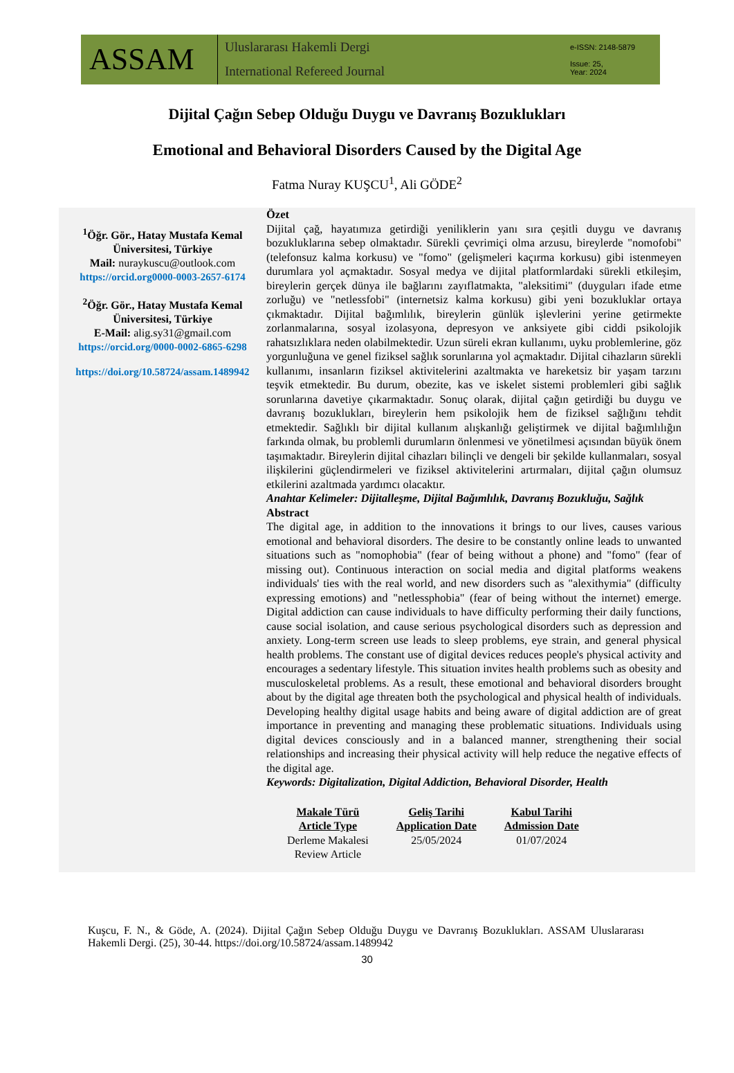ASSAM
Uluslararası Hakemli Dergi
International Refereed Journal
e-ISSN: 2148-5879
Issue: 25,
Year: 2024
Dijital Çağın Sebep Olduğu Duygu ve Davranış Bozuklukları
Emotional and Behavioral Disorders Caused by the Digital Age
Fatma Nuray KUŞCU<sup>1</sup>, Ali GÖDE<sup>2</sup>
<sup>1</sup> Öğr. Gör., Hatay Mustafa Kemal Üniversitesi, Türkiye
Mail: nuraykuscu@outlook.com
https://orcid.org0000-0003-2657-6174
<sup>2</sup> Öğr. Gör., Hatay Mustafa Kemal Üniversitesi, Türkiye
E-Mail: alig.sy31@gmail.com
https://orcid.org/0000-0002-6865-6298
https://doi.org/10.58724/assam.1489942
Özet
Dijital çağ, hayatımıza getirdiği yeniliklerin yanı sıra çeşitli duygu ve davranış bozukluklarına sebep olmaktadır. Sürekli çevrimiçi olma arzusu, bireylerde "nomofobi" (telefonsuz kalma korkusu) ve "fomo" (gelişmeleri kaçırma korkusu) gibi istenmeyen durumlara yol açmaktadır. Sosyal medya ve dijital platformlardaki sürekli etkileşim, bireylerin gerçek dünya ile bağlarını zayıflatmakta, "aleksitimi" (duyguları ifade etme zorluğu) ve "netlessfobi" (internetsiz kalma korkusu) gibi yeni bozukluklar ortaya çıkmaktadır. Dijital bağımlılık, bireylerin günlük işlevlerini yerine getirmekte zorlanmalarına, sosyal izolasyona, depresyon ve anksiyete gibi ciddi psikolojik rahatsızlıklara neden olabilmektedir. Uzun süreli ekran kullanımı, uyku problemlerine, göz yorgunluğuna ve genel fiziksel sağlık sorunlarına yol açmaktadır. Dijital cihazların sürekli kullanımı, insanların fiziksel aktivitelerini azaltmakta ve hareketsiz bir yaşam tarzını teşvik etmektedir. Bu durum, obezite, kas ve iskelet sistemi problemleri gibi sağlık sorunlarına davetiye çıkarmaktadır. Sonuç olarak, dijital çağın getirdiği bu duygu ve davranış bozuklukları, bireylerin hem psikolojik hem de fiziksel sağlığını tehdit etmektedir. Sağlıklı bir dijital kullanım alışkanlığı geliştirmek ve dijital bağımlılığın farkında olmak, bu problemli durumların önlenmesi ve yönetilmesi açısından büyük önem taşımaktadır. Bireylerin dijital cihazları bilinçli ve dengeli bir şekilde kullanmaları, sosyal ilişkilerini güçlendirmeleri ve fiziksel aktivitelerini artırmaları, dijital çağın olumsuz etkilerini azaltmada yardımcı olacaktır.
Anahtar Kelimeler: Dijitalleşme, Dijital Bağımlılık, Davranış Bozukluğu, Sağlık
Abstract
The digital age, in addition to the innovations it brings to our lives, causes various emotional and behavioral disorders. The desire to be constantly online leads to unwanted situations such as "nomophobia" (fear of being without a phone) and "fomo" (fear of missing out). Continuous interaction on social media and digital platforms weakens individuals' ties with the real world, and new disorders such as "alexithymia" (difficulty expressing emotions) and "netlessphobia" (fear of being without the internet) emerge. Digital addiction can cause individuals to have difficulty performing their daily functions, cause social isolation, and cause serious psychological disorders such as depression and anxiety. Long-term screen use leads to sleep problems, eye strain, and general physical health problems. The constant use of digital devices reduces people's physical activity and encourages a sedentary lifestyle. This situation invites health problems such as obesity and musculoskeletal problems. As a result, these emotional and behavioral disorders brought about by the digital age threaten both the psychological and physical health of individuals. Developing healthy digital usage habits and being aware of digital addiction are of great importance in preventing and managing these problematic situations. Individuals using digital devices consciously and in a balanced manner, strengthening their social relationships and increasing their physical activity will help reduce the negative effects of the digital age.
Keywords: Digitalization, Digital Addiction, Behavioral Disorder, Health
| Makale Türü Article Type | Geliş Tarihi Application Date | Kabul Tarihi Admission Date |
| --- | --- | --- |
| Derleme Makalesi Review Article | 25/05/2024 | 01/07/2024 |
Kuşcu, F. N., & Göde, A. (2024). Dijital Çağın Sebep Olduğu Duygu ve Davranış Bozuklukları. ASSAM Uluslararası Hakemli Dergi. (25), 30-44. https://doi.org/10.58724/assam.1489942
30